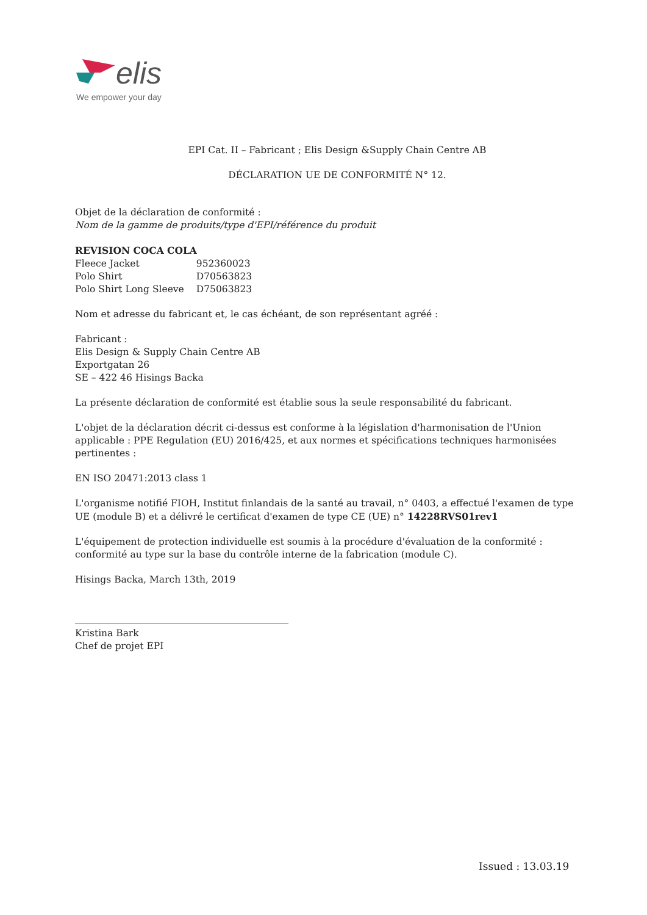elis
We empower your day
EPI Cat. II – Fabricant ; Elis Design &Supply Chain Centre AB
DÉCLARATION UE DE CONFORMITÉ N° 12.
Objet de la déclaration de conformité :
Nom de la gamme de produits/type d'EPI/référence du produit
REVISION COCA COLA
| Fleece Jacket | 952360023 |
| Polo Shirt | D70563823 |
| Polo Shirt Long Sleeve | D75063823 |
Nom et adresse du fabricant et, le cas échéant, de son représentant agréé :
Fabricant :
Elis Design & Supply Chain Centre AB
Exportgatan 26
SE – 422 46 Hisings Backa
La présente déclaration de conformité est établie sous la seule responsabilité du fabricant.
L'objet de la déclaration décrit ci-dessus est conforme à la législation d'harmonisation de l'Union applicable : PPE Regulation (EU) 2016/425, et aux normes et spécifications techniques harmonisées pertinentes :
EN ISO 20471:2013 class 1
L'organisme notifié FIOH, Institut finlandais de la santé au travail, n° 0403, a effectué l'examen de type UE (module B) et a délivré le certificat d'examen de type CE (UE) n° 14228RVS01rev1
L'équipement de protection individuelle est soumis à la procédure d'évaluation de la conformité : conformité au type sur la base du contrôle interne de la fabrication (module C).
Hisings Backa, March 13th, 2019
Kristina Bark
Chef de projet EPI
Issued : 13.03.19